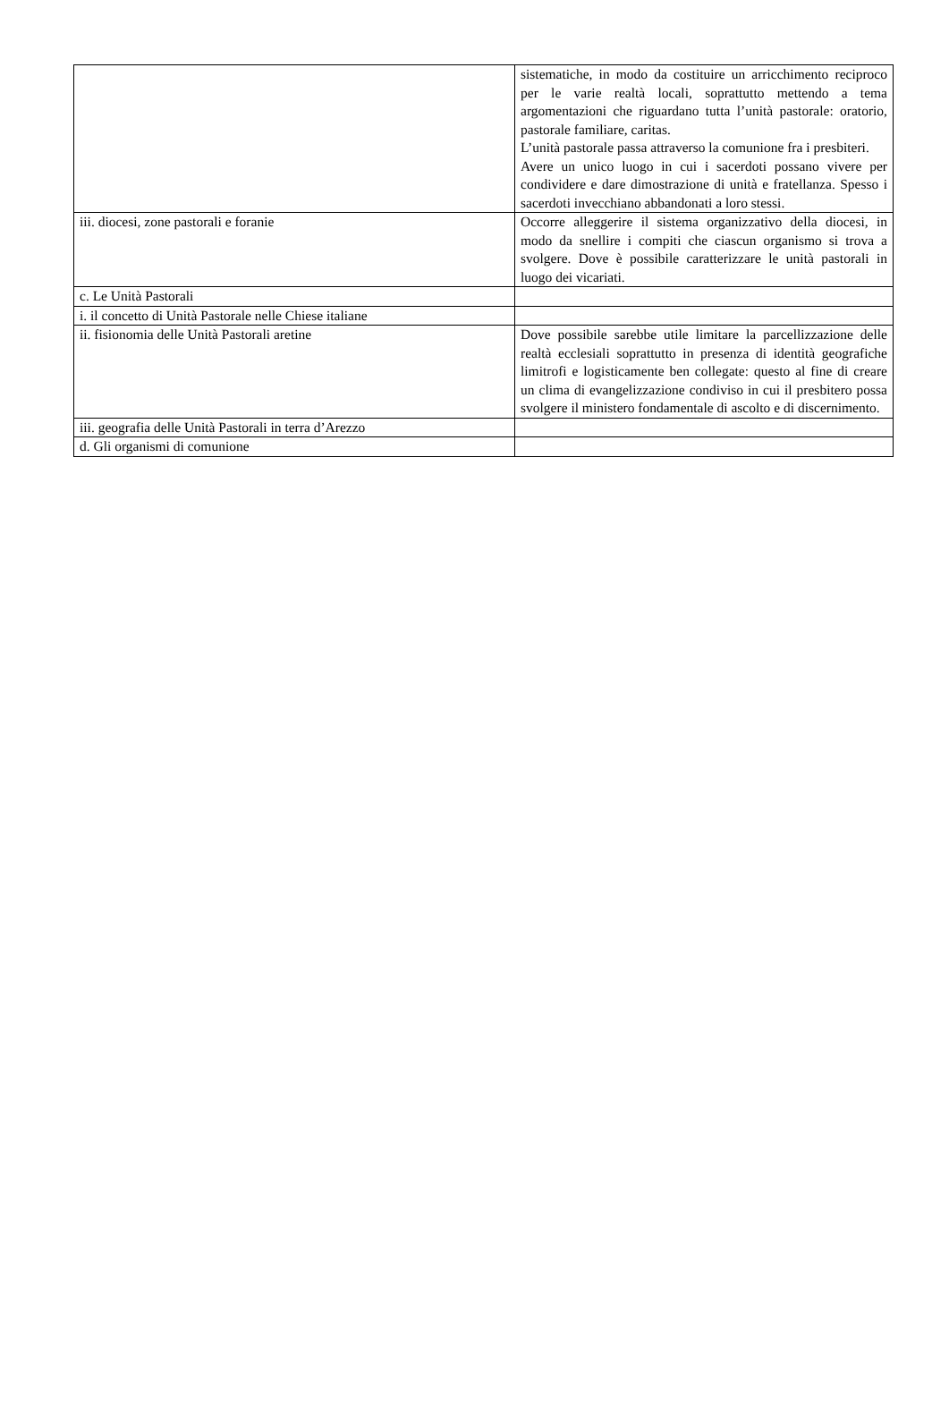| | sistematiche, in modo da costituire un arricchimento reciproco per le varie realtà locali, soprattutto mettendo a tema argomentazioni che riguardano tutta l’unità pastorale: oratorio, pastorale familiare, caritas. L’unità pastorale passa attraverso la comunione fra i presbiteri. Avere un unico luogo in cui i sacerdoti possano vivere per condividere e dare dimostrazione di unità e fratellanza. Spesso i sacerdoti invecchiano abbandonati a loro stessi. |
| iii. diocesi, zone pastorali e foranie | Occorre alleggerire il sistema organizzativo della diocesi, in modo da snellire i compiti che ciascun organismo si trova a svolgere. Dove è possibile caratterizzare le unità pastorali in luogo dei vicariati. |
| c. Le Unità Pastorali | |
| i. il concetto di Unità Pastorale nelle Chiese italiane | |
| ii. fisionomia delle Unità Pastorali aretine | Dove possibile sarebbe utile limitare la parcellizzazione delle realtà ecclesiali soprattutto in presenza di identità geografiche limitrofi e logisticamente ben collegate: questo al fine di creare un clima di evangelizzazione condiviso in cui il presbitero possa svolgere il ministero fondamentale di ascolto e di discernimento. |
| iii. geografia delle Unità Pastorali in terra d’Arezzo | |
| d. Gli organismi di comunione | |